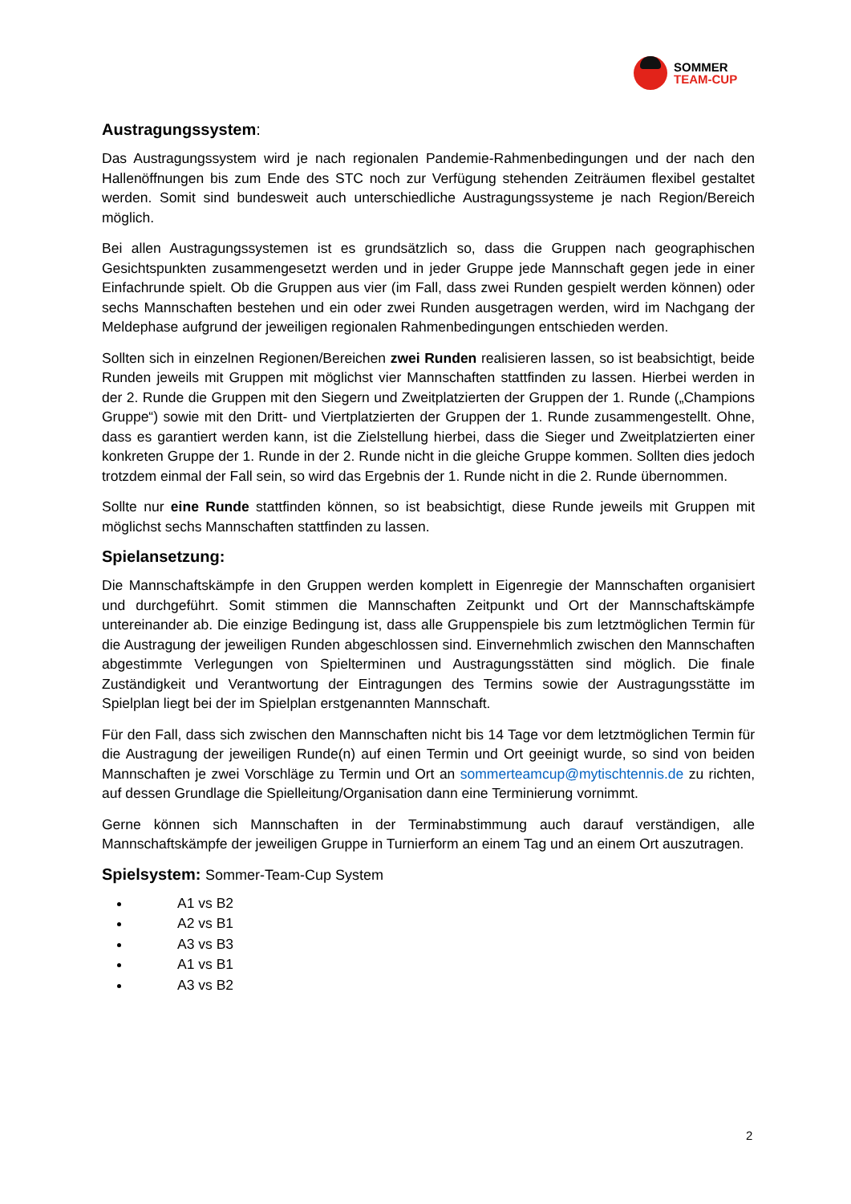SOMMER
TEAM-CUP
Austragungssystem:
Das Austragungssystem wird je nach regionalen Pandemie-Rahmenbedingungen und der nach den Hallenöffnungen bis zum Ende des STC noch zur Verfügung stehenden Zeiträumen flexibel gestaltet werden. Somit sind bundesweit auch unterschiedliche Austragungssysteme je nach Region/Bereich möglich.
Bei allen Austragungssystemen ist es grundsätzlich so, dass die Gruppen nach geographischen Gesichtspunkten zusammengesetzt werden und in jeder Gruppe jede Mannschaft gegen jede in einer Einfachrunde spielt. Ob die Gruppen aus vier (im Fall, dass zwei Runden gespielt werden können) oder sechs Mannschaften bestehen und ein oder zwei Runden ausgetragen werden, wird im Nachgang der Meldephase aufgrund der jeweiligen regionalen Rahmenbedingungen entschieden werden.
Sollten sich in einzelnen Regionen/Bereichen zwei Runden realisieren lassen, so ist beabsichtigt, beide Runden jeweils mit Gruppen mit möglichst vier Mannschaften stattfinden zu lassen. Hierbei werden in der 2. Runde die Gruppen mit den Siegern und Zweitplatzierten der Gruppen der 1. Runde („Champions Gruppe“) sowie mit den Dritt- und Viertplatzierten der Gruppen der 1. Runde zusammengestellt. Ohne, dass es garantiert werden kann, ist die Zielstellung hierbei, dass die Sieger und Zweitplatzierten einer konkreten Gruppe der 1. Runde in der 2. Runde nicht in die gleiche Gruppe kommen. Sollten dies jedoch trotzdem einmal der Fall sein, so wird das Ergebnis der 1. Runde nicht in die 2. Runde übernommen.
Sollte nur eine Runde stattfinden können, so ist beabsichtigt, diese Runde jeweils mit Gruppen mit möglichst sechs Mannschaften stattfinden zu lassen.
Spielansetzung:
Die Mannschaftskämpfe in den Gruppen werden komplett in Eigenregie der Mannschaften organisiert und durchgeführt. Somit stimmen die Mannschaften Zeitpunkt und Ort der Mannschaftskämpfe untereinander ab. Die einzige Bedingung ist, dass alle Gruppenspiele bis zum letztmöglichen Termin für die Austragung der jeweiligen Runden abgeschlossen sind. Einvernehmlich zwischen den Mannschaften abgestimmte Verlegungen von Spielterminen und Austragungsstätten sind möglich. Die finale Zuständigkeit und Verantwortung der Eintragungen des Termins sowie der Austragungsstätte im Spielplan liegt bei der im Spielplan erstgenannten Mannschaft.
Für den Fall, dass sich zwischen den Mannschaften nicht bis 14 Tage vor dem letztmöglichen Termin für die Austragung der jeweiligen Runde(n) auf einen Termin und Ort geeinigt wurde, so sind von beiden Mannschaften je zwei Vorschläge zu Termin und Ort an sommerteamcup@mytischtennis.de zu richten, auf dessen Grundlage die Spielleitung/Organisation dann eine Terminierung vornimmt.
Gerne können sich Mannschaften in der Terminabstimmung auch darauf verständigen, alle Mannschaftskämpfe der jeweiligen Gruppe in Turnierform an einem Tag und an einem Ort auszutragen.
Spielsystem: Sommer-Team-Cup System
A1 vs B2
A2 vs B1
A3 vs B3
A1 vs B1
A3 vs B2
2